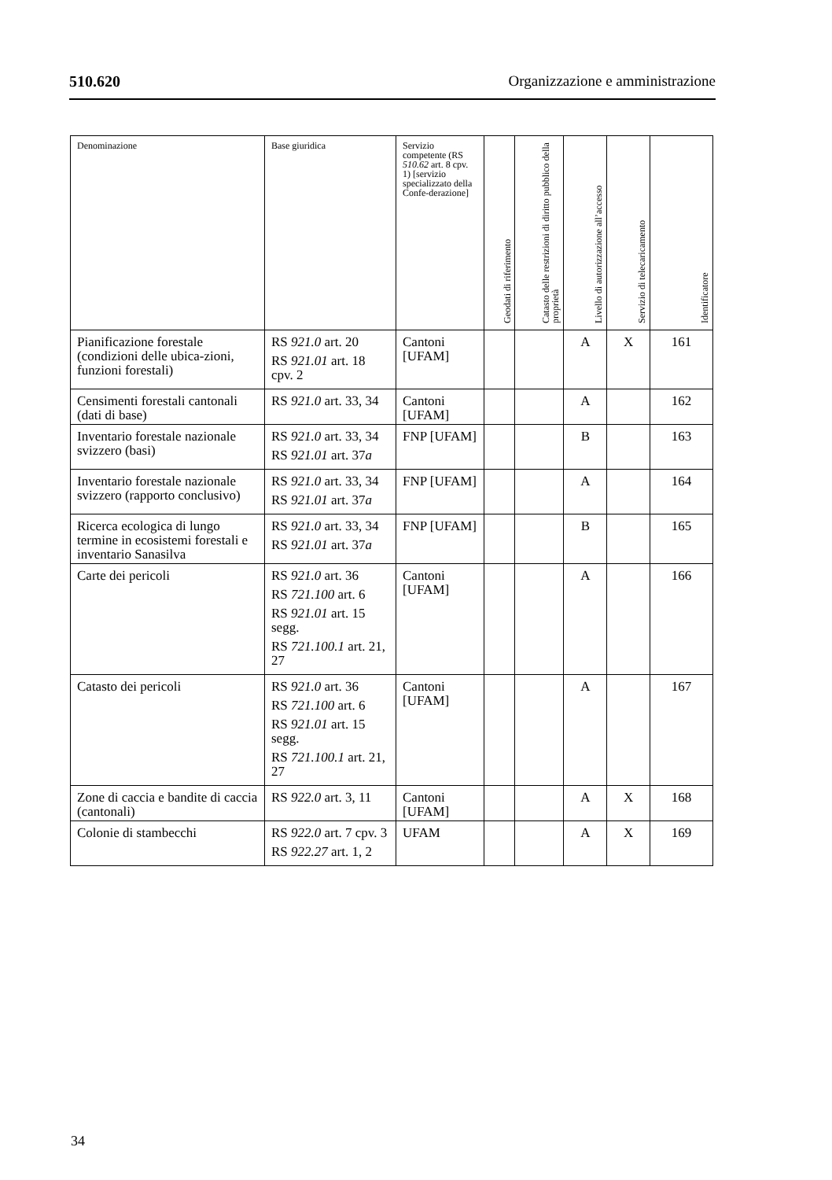510.620 Organizzazione e amministrazione
| Denominazione | Base giuridica | Servizio competente (RS 510.62 art. 8 cpv. 1) [servizio specializzato della Confe-derazione] | Geodati di riferimento | Catasto delle restrizioni di diritto pubblico della proprietà | Livello di autorizzazione all’accesso | Servizio di telecaricamento | Identificatore |
| --- | --- | --- | --- | --- | --- | --- | --- |
| Pianificazione forestale (condizioni delle ubica-zioni, funzioni forestali) | RS 921.0 art. 20 RS 921.01 art. 18 cpv. 2 | Cantoni [UFAM] | | | A | X | 161 |
| Censimenti forestali cantonali (dati di base) | RS 921.0 art. 33, 34 | Cantoni [UFAM] | | | A | | 162 |
| Inventario forestale nazionale svizzero (basi) | RS 921.0 art. 33, 34 RS 921.01 art. 37 a | FNP [UFAM] | | | B | | 163 |
| Inventario forestale nazionale svizzero (rapporto conclusivo) | RS 921.0 art. 33, 34 RS 921.01 art. 37 a | FNP [UFAM] | | | A | | 164 |
| Ricerca ecologica di lungo termine in ecosistemi forestali e inventario Sanasilva | RS 921.0 art. 33, 34 RS 921.01 art. 37 a | FNP [UFAM] | | | B | | 165 |
| Carte dei pericoli | RS 921.0 art. 36 RS 721.100 art. 6 RS 921.01 art. 15 segg. RS 721.100.1 art. 21, 27 | Cantoni [UFAM] | | | A | | 166 |
| Catasto dei pericoli | RS 921.0 art. 36 RS 721.100 art. 6 RS 921.01 art. 15 segg. RS 721.100.1 art. 21, 27 | Cantoni [UFAM] | | | A | | 167 |
| Zone di caccia e bandite di caccia (cantonali) | RS 922.0 art. 3, 11 | Cantoni [UFAM] | | | A | X | 168 |
| Colonie di stambecchi | RS 922.0 art. 7 cpv. 3 RS 922.27 art. 1, 2 | UFAM | | | A | X | 169 |
34